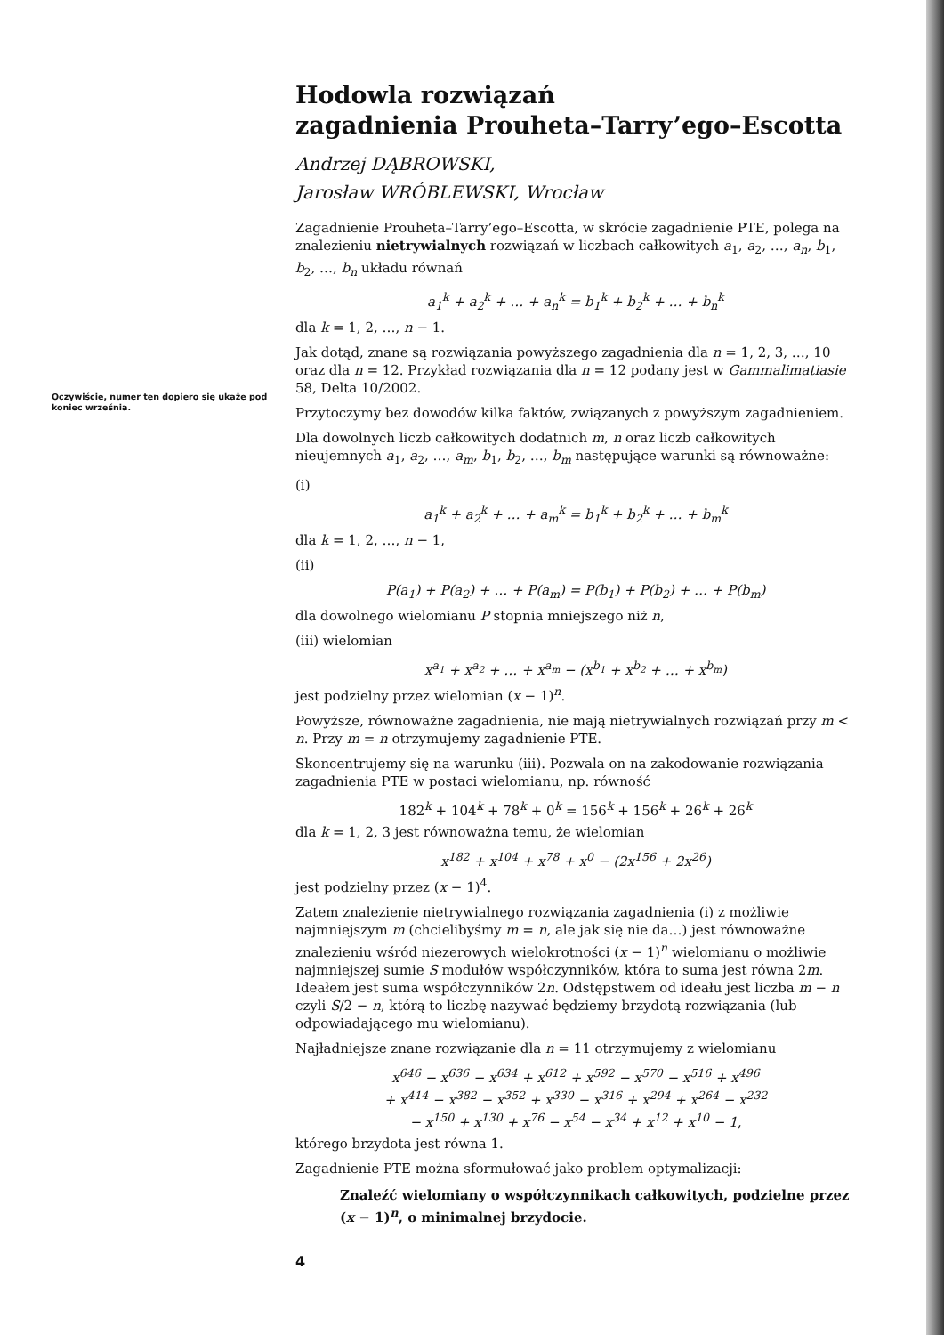Oczywiście, numer ten dopiero się ukaże pod koniec września.
Hodowla rozwiązań
zagadnienia Prouheta–Tarry’ego–Escotta
Andrzej DĄBROWSKI,
Jarosław WRÓBLEWSKI, Wrocław
Zagadnienie Prouheta–Tarry’ego–Escotta, w skrócie zagadnienie PTE, polega na znalezieniu nietrywialnych rozwiązań w liczbach całkowitych a<sub>1</sub>, a<sub>2</sub>, …, a<sub>n</sub>, b<sub>1</sub>, b<sub>2</sub>, …, b<sub>n</sub> układu równań
a<sub>1</sub><sup>k</sup> + a<sub>2</sub><sup>k</sup> + … + a<sub>n</sub><sup>k</sup> = b<sub>1</sub><sup>k</sup> + b<sub>2</sub><sup>k</sup> + … + b<sub>n</sub><sup>k</sup>
dla k = 1, 2, …, n − 1.
Jak dotąd, znane są rozwiązania powyższego zagadnienia dla n = 1, 2, 3, …, 10 oraz dla n = 12. Przykład rozwiązania dla n = 12 podany jest w Gammalimatiasie 58, Delta 10/2002.
Przytoczymy bez dowodów kilka faktów, związanych z powyższym zagadnieniem.
Dla dowolnych liczb całkowitych dodatnich m, n oraz liczb całkowitych nieujemnych a<sub>1</sub>, a<sub>2</sub>, …, a<sub>m</sub>, b<sub>1</sub>, b<sub>2</sub>, …, b<sub>m</sub> następujące warunki są równoważne:
(i)
a<sub>1</sub><sup>k</sup> + a<sub>2</sub><sup>k</sup> + … + a<sub>m</sub><sup>k</sup> = b<sub>1</sub><sup>k</sup> + b<sub>2</sub><sup>k</sup> + … + b<sub>m</sub><sup>k</sup>
dla k = 1, 2, …, n − 1,
(ii)
P(a<sub>1</sub>) + P(a<sub>2</sub>) + … + P(a<sub>m</sub>) = P(b<sub>1</sub>) + P(b<sub>2</sub>) + … + P(b<sub>m</sub>)
dla dowolnego wielomianu P stopnia mniejszego niż n,
(iii) wielomian
x<sup>a<sub>1</sub></sup> + x<sup>a<sub>2</sub></sup> + … + x<sup>a<sub>m</sub></sup> − (x<sup>b<sub>1</sub></sup> + x<sup>b<sub>2</sub></sup> + … + x<sup>b<sub>m</sub></sup>)
jest podzielny przez wielomian (x − 1)<sup>n</sup>.
Powyższe, równoważne zagadnienia, nie mają nietrywialnych rozwiązań przy m < n. Przy m = n otrzymujemy zagadnienie PTE.
Skoncentrujemy się na warunku (iii). Pozwala on na zakodowanie rozwiązania zagadnienia PTE w postaci wielomianu, np. równość
182<sup>k</sup> + 104<sup>k</sup> + 78<sup>k</sup> + 0<sup>k</sup> = 156<sup>k</sup> + 156<sup>k</sup> + 26<sup>k</sup> + 26<sup>k</sup>
dla k = 1, 2, 3 jest równoważna temu, że wielomian
x<sup>182</sup> + x<sup>104</sup> + x<sup>78</sup> + x<sup>0</sup> − (2x<sup>156</sup> + 2x<sup>26</sup>)
jest podzielny przez (x − 1)<sup>4</sup>.
Zatem znalezienie nietrywialnego rozwiązania zagadnienia (i) z możliwie najmniejszym m (chcielibyśmy m = n, ale jak się nie da…) jest równoważne znalezieniu wśród niezerowych wielokrotności (x − 1)<sup>n</sup> wielomianu o możliwie najmniejszej sumie S modułów współczynników, która to suma jest równa 2m. Ideałem jest suma współczynników 2n. Odstępstwem od ideału jest liczba m − n czyli S/2 − n, którą to liczbę nazywać będziemy brzydotą rozwiązania (lub odpowiadającego mu wielomianu).
Najładniejsze znane rozwiązanie dla n = 11 otrzymujemy z wielomianu
x<sup>646</sup> − x<sup>636</sup> − x<sup>634</sup> + x<sup>612</sup> + x<sup>592</sup> − x<sup>570</sup> − x<sup>516</sup> + x<sup>496</sup>
+ x<sup>414</sup> − x<sup>382</sup> − x<sup>352</sup> + x<sup>330</sup> − x<sup>316</sup> + x<sup>294</sup> + x<sup>264</sup> − x<sup>232</sup>
− x<sup>150</sup> + x<sup>130</sup> + x<sup>76</sup> − x<sup>54</sup> − x<sup>34</sup> + x<sup>12</sup> + x<sup>10</sup> − 1,
którego brzydota jest równa 1.
Zagadnienie PTE można sformułować jako problem optymalizacji:
Znaleźć wielomiany o współczynnikach całkowitych, podzielne przez (x − 1)<sup>n</sup>, o minimalnej brzydocie.
4